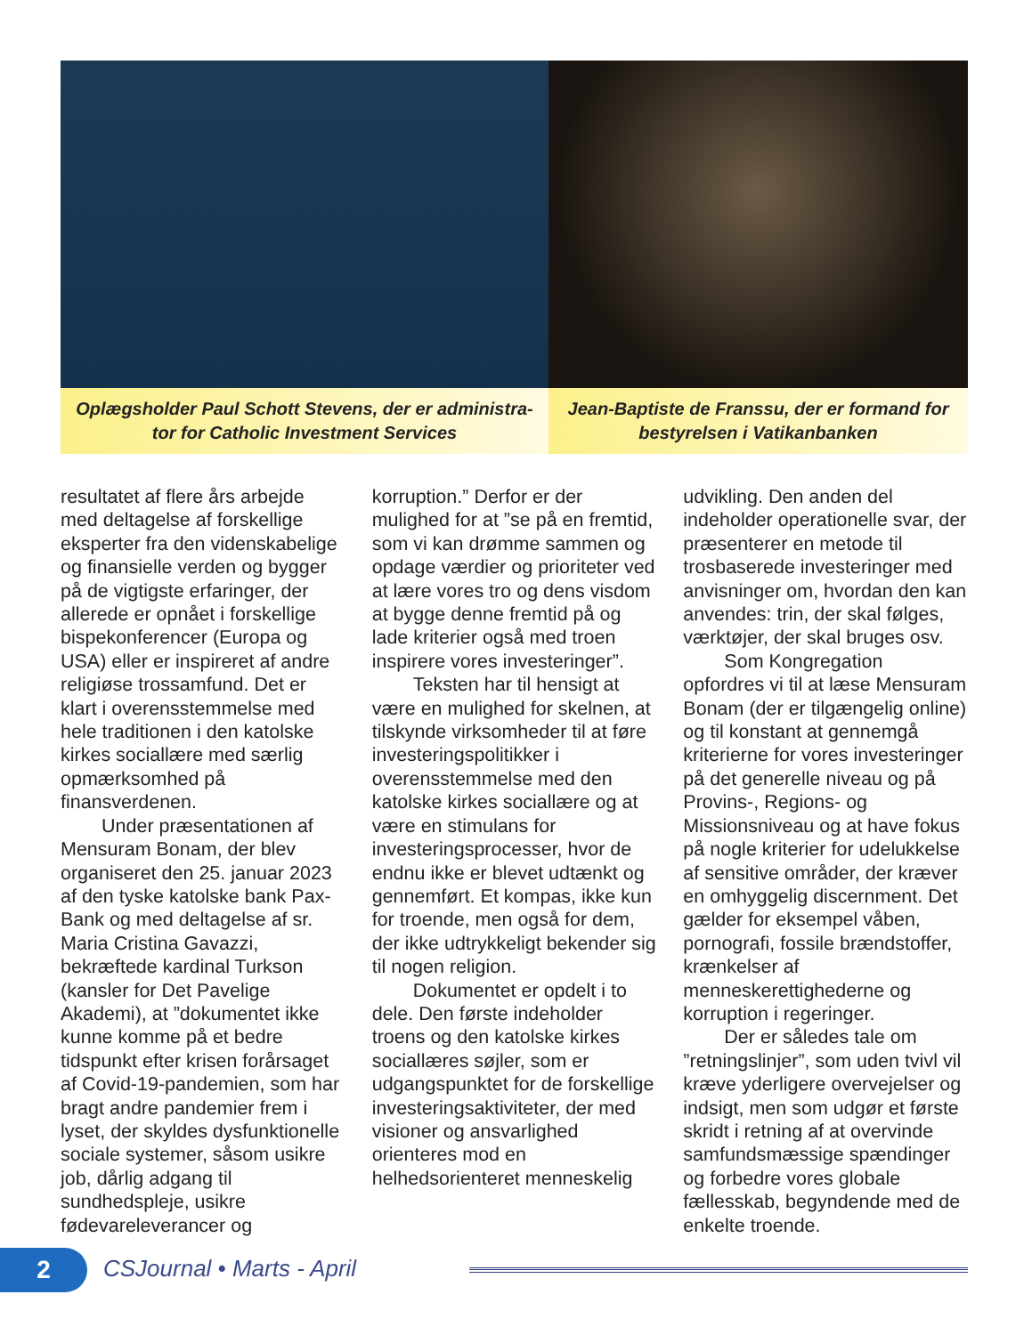Oplægsholder Paul Schott Stevens, der er administra-
tor for Catholic Investment Services
Jean-Baptiste de Franssu, der er formand for
bestyrelsen i Vatikanbanken
resultatet af flere års arbejde med deltagelse af forskellige eksperter fra den videnskabelige og finansielle verden og bygger på de vigtigste erfaringer, der allerede er opnået i forskellige bispekonferencer (Europa og USA) eller er inspireret af andre religiøse trossamfund. Det er klart i overensstemmelse med hele traditionen i den katolske kirkes sociallære med særlig opmærksomhed på finansverdenen.
Under præsentationen af Mensuram Bonam, der blev organiseret den 25. januar 2023 af den tyske katolske bank Pax-Bank og med deltagelse af sr. Maria Cristina Gavazzi, bekræftede kardinal Turkson (kansler for Det Pavelige Akademi), at ”dokumentet ikke kunne komme på et bedre tidspunkt efter krisen forårsaget af Covid-19-pandemien, som har bragt andre pandemier frem i lyset, der skyldes dysfunktionelle sociale systemer, såsom usikre job, dårlig adgang til sundhedspleje, usikre fødevareleverancer og
korruption.” Derfor er der mulighed for at ”se på en fremtid, som vi kan drømme sammen og opdage værdier og prioriteter ved at lære vores tro og dens visdom at bygge denne fremtid på og lade kriterier også med troen inspirere vores investeringer”.
Teksten har til hensigt at være en mulighed for skelnen, at tilskynde virksomheder til at føre investeringspolitikker i overensstemmelse med den katolske kirkes sociallære og at være en stimulans for investeringsprocesser, hvor de endnu ikke er blevet udtænkt og gennemført. Et kompas, ikke kun for troende, men også for dem, der ikke udtrykkeligt bekender sig til nogen religion.
Dokumentet er opdelt i to dele. Den første indeholder troens og den katolske kirkes sociallæres søjler, som er udgangspunktet for de forskellige investeringsaktiviteter, der med visioner og ansvarlighed orienteres mod en helhedsorienteret menneskelig
udvikling. Den anden del indeholder operationelle svar, der præsenterer en metode til trosbaserede investeringer med anvisninger om, hvordan den kan anvendes: trin, der skal følges, værktøjer, der skal bruges osv.
Som Kongregation opfordres vi til at læse Mensuram Bonam (der er tilgængelig online) og til konstant at gennemgå kriterierne for vores investeringer på det generelle niveau og på Provins-, Regions- og Missionsniveau og at have fokus på nogle kriterier for udelukkelse af sensitive områder, der kræver en omhyggelig discernment. Det gælder for eksempel våben, pornografi, fossile brændstoffer, krænkelser af menneskerettighederne og korruption i regeringer.
Der er således tale om ”retningslinjer”, som uden tvivl vil kræve yderligere overvejelser og indsigt, men som udgør et første skridt i retning af at overvinde samfundsmæssige spændinger og forbedre vores globale fællesskab, begyndende med de enkelte troende.
2 CSJournal • Marts - April